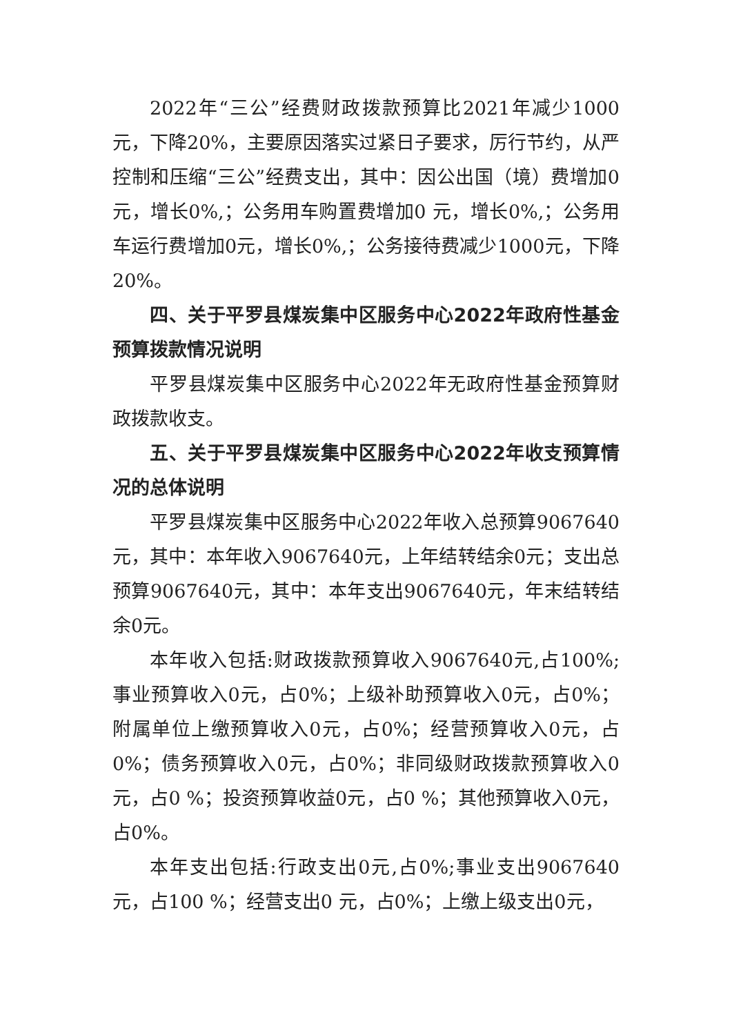2022年“三公”经费财政拨款预算比2021年减少1000元，下降20%，主要原因落实过紧日子要求，厉行节约，从严控制和压缩“三公”经费支出，其中：因公出国（境）费增加0 元，增长0%,；公务用车购置费增加0 元，增长0%,；公务用车运行费增加0元，增长0%,；公务接待费减少1000元，下降20%。
四、关于平罗县煤炭集中区服务中心2022年政府性基金预算拨款情况说明
平罗县煤炭集中区服务中心2022年无政府性基金预算财政拨款收支。
五、关于平罗县煤炭集中区服务中心2022年收支预算情况的总体说明
平罗县煤炭集中区服务中心2022年收入总预算9067640元，其中：本年收入9067640元，上年结转结余0元；支出总预算9067640元，其中：本年支出9067640元，年末结转结余0元。
本年收入包括:财政拨款预算收入9067640元,占100%;事业预算收入0元，占0%；上级补助预算收入0元，占0%；附属单位上缴预算收入0元，占0%；经营预算收入0元，占0%；债务预算收入0元，占0%；非同级财政拨款预算收入0元，占0 %；投资预算收益0元，占0 %；其他预算收入0元，占0%。
本年支出包括:行政支出0元,占0%;事业支出9067640元，占100 %；经营支出0 元，占0%；上缴上级支出0元，